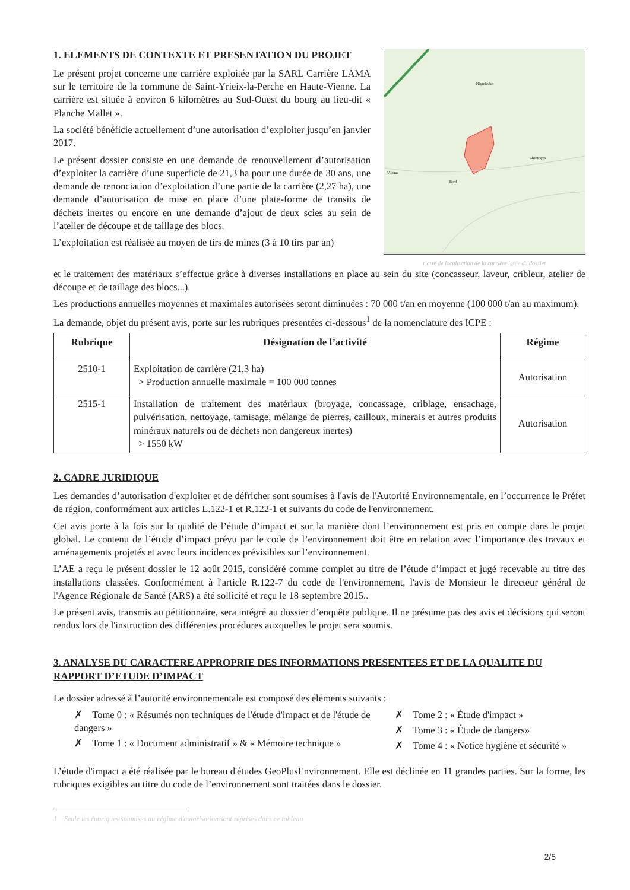1. ELEMENTS DE CONTEXTE ET PRESENTATION DU PROJET
Le présent projet concerne une carrière exploitée par la SARL Carrière LAMA sur le territoire de la commune de Saint-Yrieix-la-Perche en Haute-Vienne. La carrière est située à environ 6 kilomètres au Sud-Ouest du bourg au lieu-dit « Planche Mallet ».
La société bénéficie actuellement d’une autorisation d’exploiter jusqu’en janvier 2017.
Le présent dossier consiste en une demande de renouvellement d’autorisation d’exploiter la carrière d’une superficie de 21,3 ha pour une durée de 30 ans, une demande de renonciation d’exploitation d’une partie de la carrière (2,27 ha), une demande d’autorisation de mise en place d’une plate-forme de transits de déchets inertes ou encore en une demande d’ajout de deux scies au sein de l’atelier de découpe et de taillage des blocs.
L’exploitation est réalisée au moyen de tirs de mines (3 à 10 tirs par an)
Négrolaube
Chantegros
Villeras
Bord
Carte de localisation de la carrière issue du dossier
et le traitement des matériaux s’effectue grâce à diverses installations en place au sein du site (concasseur, laveur, cribleur, atelier de découpe et de taillage des blocs...).
Les productions annuelles moyennes et maximales autorisées seront diminuées : 70 000 t/an en moyenne (100 000 t/an au maximum).
La demande, objet du présent avis, porte sur les rubriques présentées ci-dessous<sup>1</sup> de la nomenclature des ICPE :
| Rubrique | Désignation de l’activité | Régime |
| --- | --- | --- |
| 2510-1 | Exploitation de carrière (21,3 ha) > Production annuelle maximale = 100 000 tonnes | Autorisation |
| 2515-1 | Installation de traitement des matériaux (broyage, concassage, criblage, ensachage, pulvérisation, nettoyage, tamisage, mélange de pierres, cailloux, minerais et autres produits minéraux naturels ou de déchets non dangereux inertes) > 1550 kW | Autorisation |
2. CADRE JURIDIQUE
Les demandes d’autorisation d'exploiter et de défricher sont soumises à l'avis de l'Autorité Environnementale, en l’occurrence le Préfet de région, conformément aux articles L.122-1 et R.122-1 et suivants du code de l'environnement.
Cet avis porte à la fois sur la qualité de l’étude d’impact et sur la manière dont l’environnement est pris en compte dans le projet global. Le contenu de l’étude d’impact prévu par le code de l’environnement doit être en relation avec l’importance des travaux et aménagements projetés et avec leurs incidences prévisibles sur l’environnement.
L’AE a reçu le présent dossier le 12 août 2015, considéré comme complet au titre de l’étude d’impact et jugé recevable au titre des installations classées. Conformément à l'article R.122-7 du code de l'environnement, l'avis de Monsieur le directeur général de l'Agence Régionale de Santé (ARS) a été sollicité et reçu le 18 septembre 2015..
Le présent avis, transmis au pétitionnaire, sera intégré au dossier d’enquête publique. Il ne présume pas des avis et décisions qui seront rendus lors de l'instruction des différentes procédures auxquelles le projet sera soumis.
3. ANALYSE DU CARACTERE APPROPRIE DES INFORMATIONS PRESENTEES ET DE LA QUALITE DU RAPPORT D’ETUDE D’IMPACT
Le dossier adressé à l’autorité environnementale est composé des éléments suivants :
✗ Tome 0 : « Résumés non techniques de l'étude d'impact et de l'étude de dangers »
✗ Tome 1 : « Document administratif » & « Mémoire technique »
✗ Tome 2 : « Étude d'impact »
✗ Tome 3 : « Étude de dangers»
✗ Tome 4 : « Notice hygiène et sécurité »
L’étude d'impact a été réalisée par le bureau d'études GeoPlusEnvironnement. Elle est déclinée en 11 grandes parties. Sur la forme, les rubriques exigibles au titre du code de l’environnement sont traitées dans le dossier.
1 Seule les rubriques soumises au régime d'autorisation sont reprises dans ce tableau
2/5